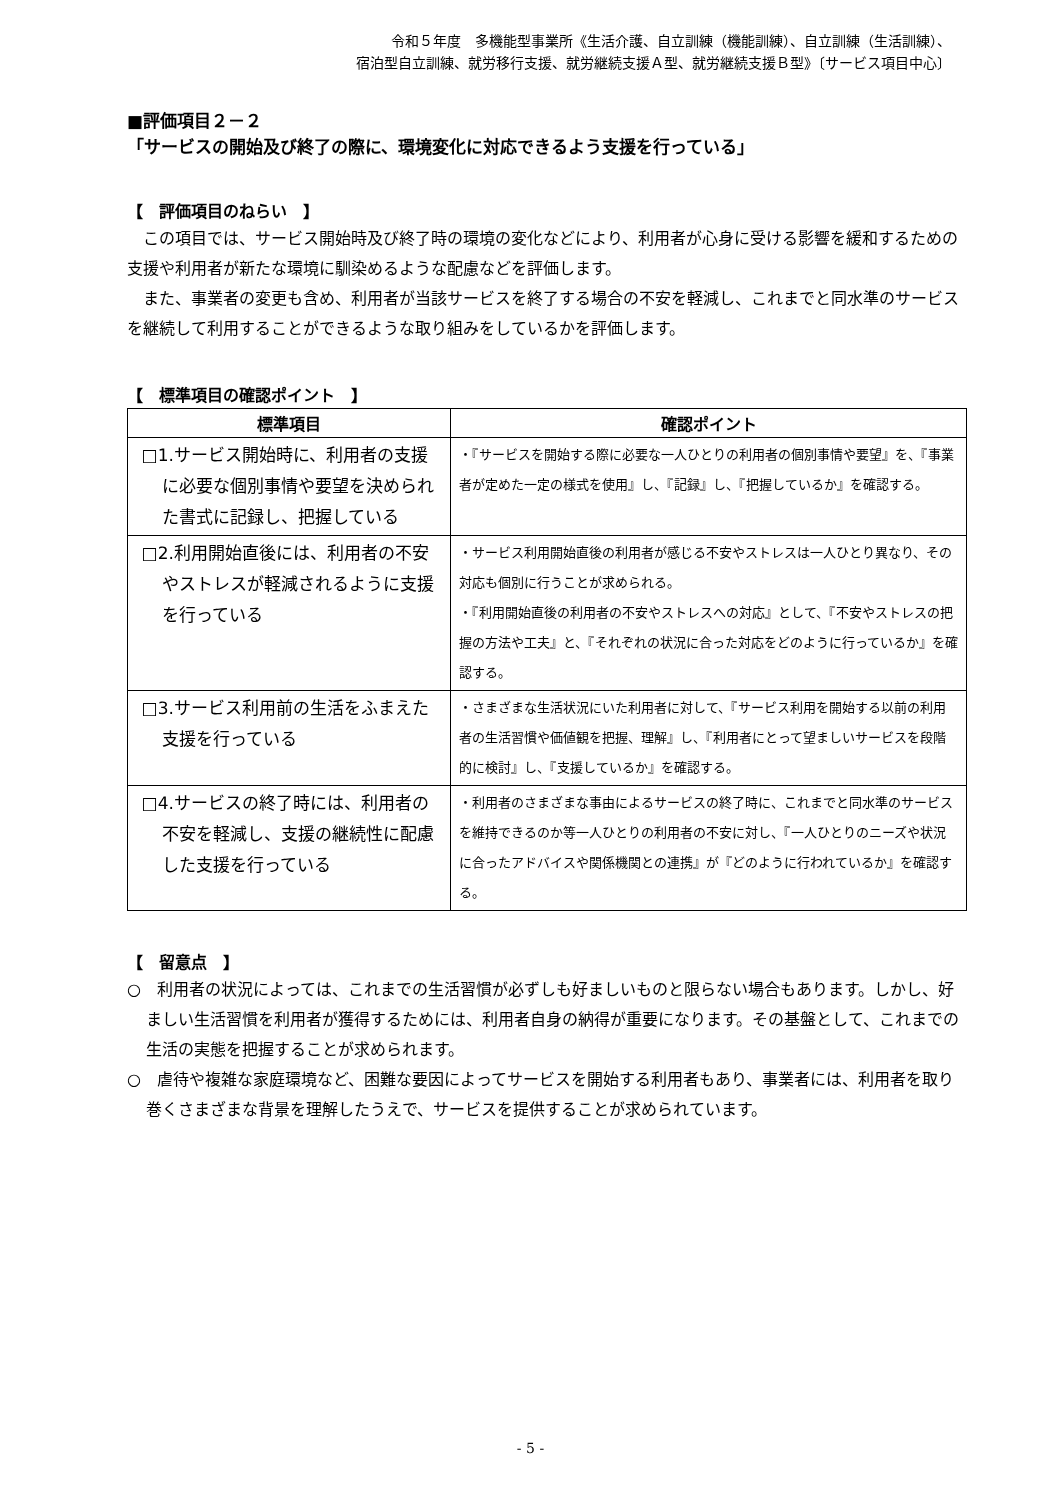令和５年度　多機能型事業所《生活介護、自立訓練（機能訓練）、自立訓練（生活訓練）、
宿泊型自立訓練、就労移行支援、就労継続支援Ａ型、就労継続支援Ｂ型》〔サービス項目中心〕
■評価項目２－２
「サービスの開始及び終了の際に、環境変化に対応できるよう支援を行っている」
【　評価項目のねらい　】
この項目では、サービス開始時及び終了時の環境の変化などにより、利用者が心身に受ける影響を緩和するための支援や利用者が新たな環境に馴染めるような配慮などを評価します。
また、事業者の変更も含め、利用者が当該サービスを終了する場合の不安を軽減し、これまでと同水準のサービスを継続して利用することができるような取り組みをしているかを評価します。
【　標準項目の確認ポイント　】
| 標準項目 | 確認ポイント |
| --- | --- |
| □1.サービス開始時に、利用者の支援に必要な個別事情や要望を決められた書式に記録し、把握している | ・『サービスを開始する際に必要な一人ひとりの利用者の個別事情や要望』を、『事業者が定めた一定の様式を使用』し、『記録』し、『把握しているか』を確認する。 |
| □2.利用開始直後には、利用者の不安やストレスが軽減されるように支援を行っている | ・サービス利用開始直後の利用者が感じる不安やストレスは一人ひとり異なり、その対応も個別に行うことが求められる。 ・『利用開始直後の利用者の不安やストレスへの対応』として、『不安やストレスの把握の方法や工夫』と、『それぞれの状況に合った対応をどのように行っているか』を確認する。 |
| □3.サービス利用前の生活をふまえた支援を行っている | ・さまざまな生活状況にいた利用者に対して、『サービス利用を開始する以前の利用者の生活習慣や価値観を把握、理解』し、『利用者にとって望ましいサービスを段階的に検討』し、『支援しているか』を確認する。 |
| □4.サービスの終了時には、利用者の不安を軽減し、支援の継続性に配慮した支援を行っている | ・利用者のさまざまな事由によるサービスの終了時に、これまでと同水準のサービスを維持できるのか等一人ひとりの利用者の不安に対し、『一人ひとりのニーズや状況に合ったアドバイスや関係機関との連携』が『どのように行われているか』を確認する。 |
【　留意点　】
○　利用者の状況によっては、これまでの生活習慣が必ずしも好ましいものと限らない場合もあります。しかし、好ましい生活習慣を利用者が獲得するためには、利用者自身の納得が重要になります。その基盤として、これまでの生活の実態を把握することが求められます。
○　虐待や複雑な家庭環境など、困難な要因によってサービスを開始する利用者もあり、事業者には、利用者を取り巻くさまざまな背景を理解したうえで、サービスを提供することが求められています。
- 5 -